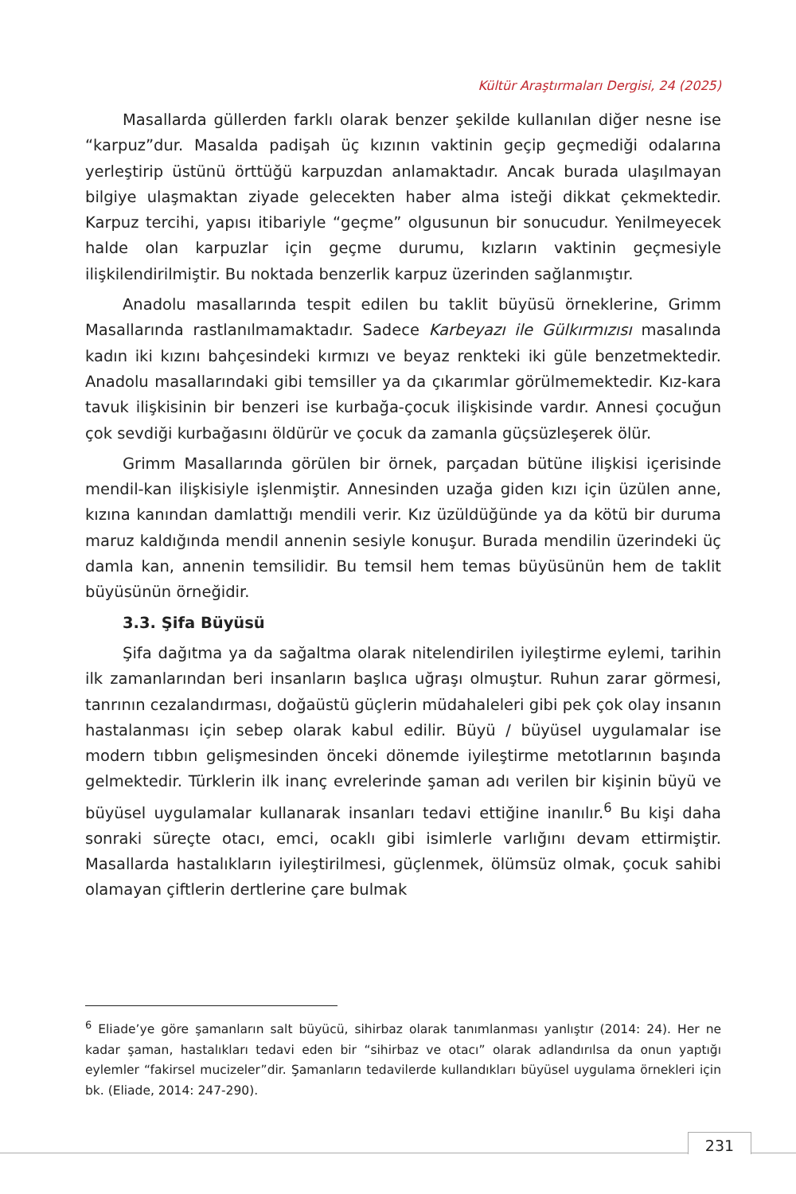Kültür Araştırmaları Dergisi, 24 (2025)
Masallarda güllerden farklı olarak benzer şekilde kullanılan diğer nesne ise “karpuz”dur. Masalda padişah üç kızının vaktinin geçip geçmediği odalarına yerleştirip üstünü örttüğü karpuzdan anlamaktadır. Ancak burada ulaşılmayan bilgiye ulaşmaktan ziyade gelecekten haber alma isteği dikkat çekmektedir. Karpuz tercihi, yapısı itibariyle “geçme” olgusunun bir sonucudur. Yenilmeyecek halde olan karpuzlar için geçme durumu, kızların vaktinin geçmesiyle ilişkilendirilmiştir. Bu noktada benzerlik karpuz üzerinden sağlanmıştır.
Anadolu masallarında tespit edilen bu taklit büyüsü örneklerine, Grimm Masallarında rastlanılmamaktadır. Sadece Karbeyazı ile Gülkırmızısı masalında kadın iki kızını bahçesindeki kırmızı ve beyaz renkteki iki güle benzetmektedir. Anadolu masallarındaki gibi temsiller ya da çıkarımlar görülmemektedir. Kız-kara tavuk ilişkisinin bir benzeri ise kurbağa-çocuk ilişkisinde vardır. Annesi çocuğun çok sevdiği kurbağasını öldürür ve çocuk da zamanla güçsüzleşerek ölür.
Grimm Masallarında görülen bir örnek, parçadan bütüne ilişkisi içerisinde mendil-kan ilişkisiyle işlenmiştir. Annesinden uzağa giden kızı için üzülen anne, kızına kanından damlattığı mendili verir. Kız üzüldüğünde ya da kötü bir duruma maruz kaldığında mendil annenin sesiyle konuşur. Burada mendilin üzerindeki üç damla kan, annenin temsilidir. Bu temsil hem temas büyüsünün hem de taklit büyüsünün örneğidir.
3.3. Şifa Büyüsü
Şifa dağıtma ya da sağaltma olarak nitelendirilen iyileştirme eylemi, tarihin ilk zamanlarından beri insanların başlıca uğraşı olmuştur. Ruhun zarar görmesi, tanrının cezalandırması, doğaüstü güçlerin müdahaleleri gibi pek çok olay insanın hastalanması için sebep olarak kabul edilir. Büyü / büyüsel uygulamalar ise modern tıbbın gelişmesinden önceki dönemde iyileştirme metotlarının başında gelmektedir. Türklerin ilk inanç evrelerinde şaman adı verilen bir kişinin büyü ve büyüsel uygulamalar kullanarak insanları tedavi ettiğine inanılır.<sup>6</sup> Bu kişi daha sonraki süreçte otacı, emci, ocaklı gibi isimlerle varlığını devam ettirmiştir. Masallarda hastalıkların iyileştirilmesi, güçlenmek, ölümsüz olmak, çocuk sahibi olamayan çiftlerin dertlerine çare bulmak
<sup>6</sup> Eliade’ye göre şamanların salt büyücü, sihirbaz olarak tanımlanması yanlıştır (2014: 24). Her ne kadar şaman, hastalıkları tedavi eden bir “sihirbaz ve otacı” olarak adlandırılsa da onun yaptığı eylemler “fakirsel mucizeler”dir. Şamanların tedavilerde kullandıkları büyüsel uygulama örnekleri için bk. (Eliade, 2014: 247-290).
231